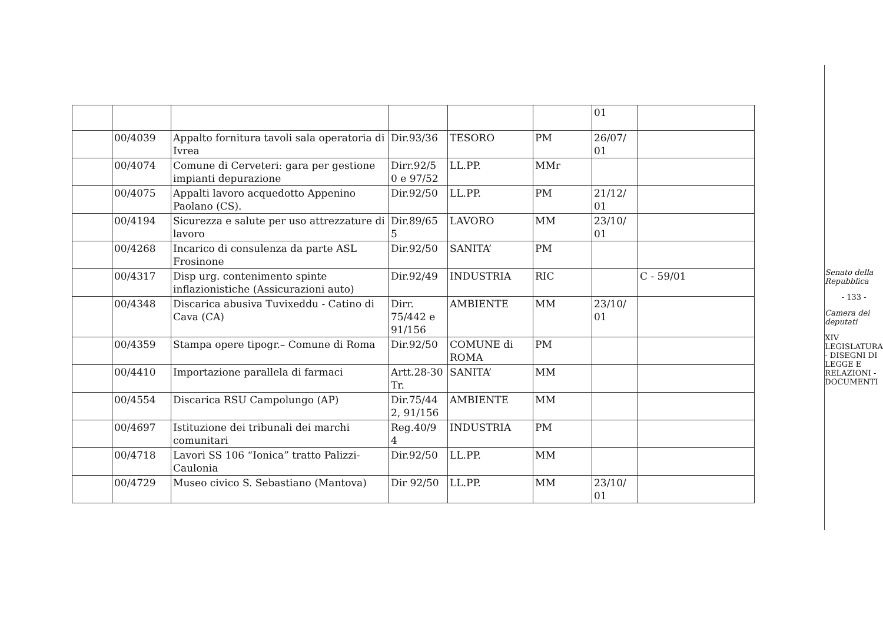| | | | | | | 01 | |
| | 00/4039 | Appalto fornitura tavoli sala operatoria di Ivrea | Dir.93/36 | TESORO | PM | 26/07/ 01 | |
| | 00/4074 | Comune di Cerveteri: gara per gestione impianti depurazione | Dirr.92/5 0 e 97/52 | LL.PP. | MMr | | |
| | 00/4075 | Appalti lavoro acquedotto Appenino Paolano (CS). | Dir.92/50 | LL.PP. | PM | 21/12/ 01 | |
| | 00/4194 | Sicurezza e salute per uso attrezzature di lavoro | Dir.89/65 5 | LAVORO | MM | 23/10/ 01 | |
| | 00/4268 | Incarico di consulenza da parte ASL Frosinone | Dir.92/50 | SANITA’ | PM | | |
| | 00/4317 | Disp urg. contenimento spinte inflazionistiche (Assicurazioni auto) | Dir.92/49 | INDUSTRIA | RIC | | C - 59/01 |
| | 00/4348 | Discarica abusiva Tuvixeddu - Catino di Cava (CA) | Dirr. 75/442 e 91/156 | AMBIENTE | MM | 23/10/ 01 | |
| | 00/4359 | Stampa opere tipogr.– Comune di Roma | Dir.92/50 | COMUNE di ROMA | PM | | |
| | 00/4410 | Importazione parallela di farmaci | Artt.28-30 Tr. | SANITA’ | MM | | |
| | 00/4554 | Discarica RSU Campolungo (AP) | Dir.75/44 2, 91/156 | AMBIENTE | MM | | |
| | 00/4697 | Istituzione dei tribunali dei marchi comunitari | Reg.40/9 4 | INDUSTRIA | PM | | |
| | 00/4718 | Lavori SS 106 “Ionica” tratto Palizzi-Caulonia | Dir.92/50 | LL.PP. | MM | | |
| | 00/4729 | Museo civico S. Sebastiano (Mantova) | Dir 92/50 | LL.PP. | MM | 23/10/ 01 | |
Senato della Repubblica
- 133 -
Camera dei deputati
XIV LEGISLATURA - DISEGNI DI LEGGE E RELAZIONI - DOCUMENTI